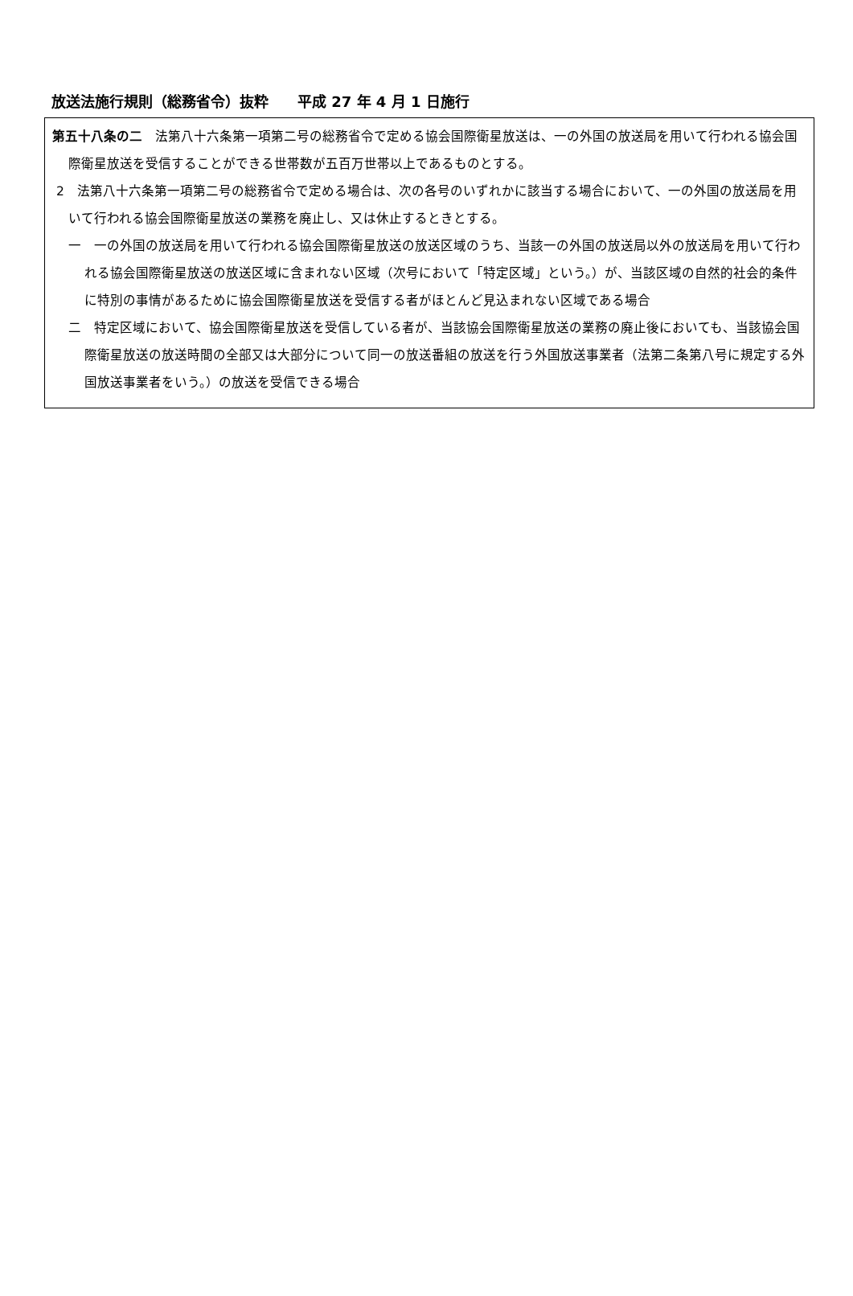放送法施行規則（総務省令）抜粋　　平成 27 年 4 月 1 日施行
第五十八条の二　法第八十六条第一項第二号の総務省令で定める協会国際衛星放送は、一の外国の放送局を用いて行われる協会国際衛星放送を受信することができる世帯数が五百万世帯以上であるものとする。
2　法第八十六条第一項第二号の総務省令で定める場合は、次の各号のいずれかに該当する場合において、一の外国の放送局を用いて行われる協会国際衛星放送の業務を廃止し、又は休止するときとする。
一　一の外国の放送局を用いて行われる協会国際衛星放送の放送区域のうち、当該一の外国の放送局以外の放送局を用いて行われる協会国際衛星放送の放送区域に含まれない区域（次号において「特定区域」という。）が、当該区域の自然的社会的条件に特別の事情があるために協会国際衛星放送を受信する者がほとんど見込まれない区域である場合
二　特定区域において、協会国際衛星放送を受信している者が、当該協会国際衛星放送の業務の廃止後においても、当該協会国際衛星放送の放送時間の全部又は大部分について同一の放送番組の放送を行う外国放送事業者（法第二条第八号に規定する外国放送事業者をいう。）の放送を受信できる場合